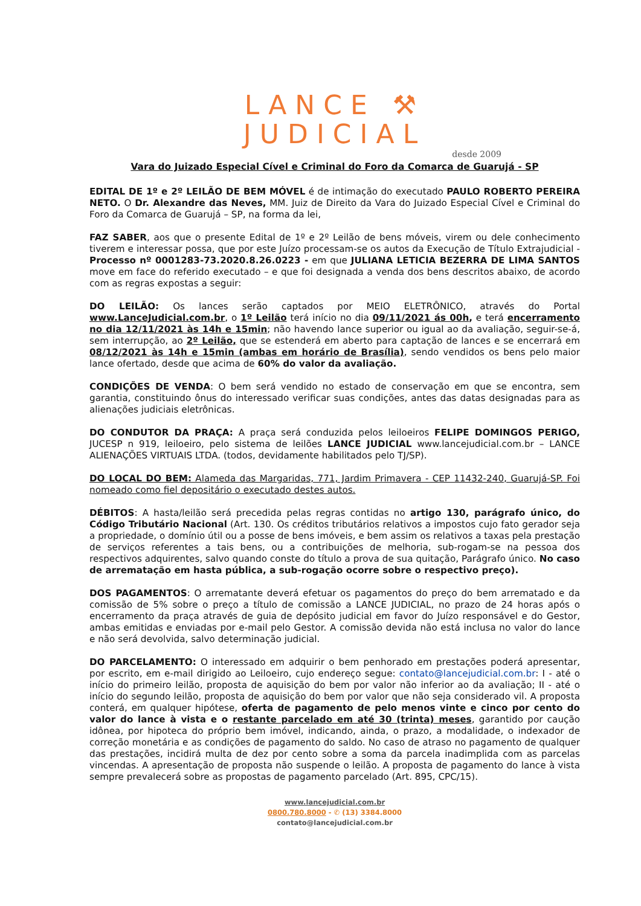LANCE ⚒
JUDICIAL
desde 2009
Vara do Juizado Especial Cível e Criminal do Foro da Comarca de Guarujá - SP
EDITAL DE 1º e 2º LEILÃO DE BEM MÓVEL é de intimação do executado PAULO ROBERTO PEREIRA NETO. O Dr. Alexandre das Neves, MM. Juiz de Direito da Vara do Juizado Especial Cível e Criminal do Foro da Comarca de Guarujá – SP, na forma da lei,
FAZ SABER, aos que o presente Edital de 1º e 2º Leilão de bens móveis, virem ou dele conhecimento tiverem e interessar possa, que por este Juízo processam-se os autos da Execução de Título Extrajudicial - Processo nº 0001283-73.2020.8.26.0223 - em que JULIANA LETICIA BEZERRA DE LIMA SANTOS move em face do referido executado – e que foi designada a venda dos bens descritos abaixo, de acordo com as regras expostas a seguir:
DO LEILÃO: Os lances serão captados por MEIO ELETRÔNICO, através do Portal www.LanceJudicial.com.br, o 1º Leilão terá início no dia 09/11/2021 ás 00h, e terá encerramento no dia 12/11/2021 às 14h e 15min; não havendo lance superior ou igual ao da avaliação, seguir-se-á, sem interrupção, ao 2º Leilão, que se estenderá em aberto para captação de lances e se encerrará em 08/12/2021 às 14h e 15min (ambas em horário de Brasília), sendo vendidos os bens pelo maior lance ofertado, desde que acima de 60% do valor da avaliação.
CONDIÇÕES DE VENDA: O bem será vendido no estado de conservação em que se encontra, sem garantia, constituindo ônus do interessado verificar suas condições, antes das datas designadas para as alienações judiciais eletrônicas.
DO CONDUTOR DA PRAÇA: A praça será conduzida pelos leiloeiros FELIPE DOMINGOS PERIGO, JUCESP n 919, leiloeiro, pelo sistema de leilões LANCE JUDICIAL www.lancejudicial.com.br – LANCE ALIENAÇÕES VIRTUAIS LTDA. (todos, devidamente habilitados pelo TJ/SP).
DO LOCAL DO BEM: Alameda das Margaridas, 771, Jardim Primavera - CEP 11432-240, Guarujá-SP. Foi nomeado como fiel depositário o executado destes autos.
DÉBITOS: A hasta/leilão será precedida pelas regras contidas no artigo 130, parágrafo único, do Código Tributário Nacional (Art. 130. Os créditos tributários relativos a impostos cujo fato gerador seja a propriedade, o domínio útil ou a posse de bens imóveis, e bem assim os relativos a taxas pela prestação de serviços referentes a tais bens, ou a contribuições de melhoria, sub-rogam-se na pessoa dos respectivos adquirentes, salvo quando conste do título a prova de sua quitação, Parágrafo único. No caso de arrematação em hasta pública, a sub-rogação ocorre sobre o respectivo preço).
DOS PAGAMENTOS: O arrematante deverá efetuar os pagamentos do preço do bem arrematado e da comissão de 5% sobre o preço a título de comissão a LANCE JUDICIAL, no prazo de 24 horas após o encerramento da praça através de guia de depósito judicial em favor do Juízo responsável e do Gestor, ambas emitidas e enviadas por e-mail pelo Gestor. A comissão devida não está inclusa no valor do lance e não será devolvida, salvo determinação judicial.
DO PARCELAMENTO: O interessado em adquirir o bem penhorado em prestações poderá apresentar, por escrito, em e-mail dirigido ao Leiloeiro, cujo endereço segue: contato@lancejudicial.com.br: I - até o início do primeiro leilão, proposta de aquisição do bem por valor não inferior ao da avaliação; II - até o início do segundo leilão, proposta de aquisição do bem por valor que não seja considerado vil. A proposta conterá, em qualquer hipótese, oferta de pagamento de pelo menos vinte e cinco por cento do valor do lance à vista e o restante parcelado em até 30 (trinta) meses, garantido por caução idônea, por hipoteca do próprio bem imóvel, indicando, ainda, o prazo, a modalidade, o indexador de correção monetária e as condições de pagamento do saldo. No caso de atraso no pagamento de qualquer das prestações, incidirá multa de dez por cento sobre a soma da parcela inadimplida com as parcelas vincendas. A apresentação de proposta não suspende o leilão. A proposta de pagamento do lance à vista sempre prevalecerá sobre as propostas de pagamento parcelado (Art. 895, CPC/15).
www.lancejudicial.com.br
0800.780.8000 - ✆ (13) 3384.8000
contato@lancejudicial.com.br